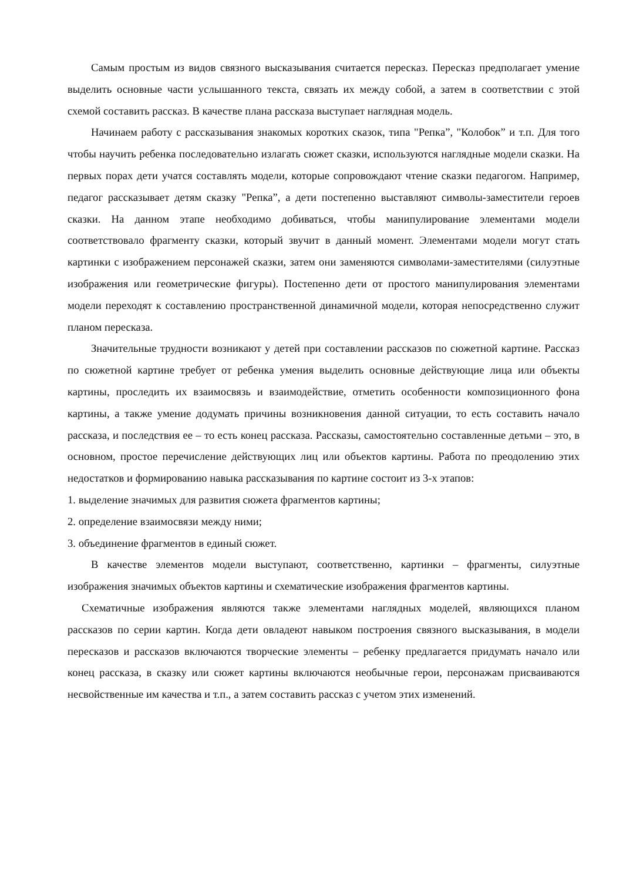Самым простым из видов связного высказывания считается пересказ. Пересказ предполагает умение выделить основные части услышанного текста, связать их между собой, а затем в соответствии с этой схемой составить рассказ. В качестве плана рассказа выступает наглядная модель.
Начинаем работу с рассказывания знакомых коротких сказок, типа "Репка”, "Колобок” и т.п. Для того чтобы научить ребенка последовательно излагать сюжет сказки, используются наглядные модели сказки. На первых порах дети учатся составлять модели, которые сопровождают чтение сказки педагогом. Например, педагог рассказывает детям сказку "Репка”, а дети постепенно выставляют символы-заместители героев сказки. На данном этапе необходимо добиваться, чтобы манипулирование элементами модели соответствовало фрагменту сказки, который звучит в данный момент. Элементами модели могут стать картинки с изображением персонажей сказки, затем они заменяются символами-заместителями (силуэтные изображения или геометрические фигуры). Постепенно дети от простого манипулирования элементами модели переходят к составлению пространственной динамичной модели, которая непосредственно служит планом пересказа.
Значительные трудности возникают у детей при составлении рассказов по сюжетной картине. Рассказ по сюжетной картине требует от ребенка умения выделить основные действующие лица или объекты картины, проследить их взаимосвязь и взаимодействие, отметить особенности композиционного фона картины, а также умение додумать причины возникновения данной ситуации, то есть составить начало рассказа, и последствия ее – то есть конец рассказа. Рассказы, самостоятельно составленные детьми – это, в основном, простое перечисление действующих лиц или объектов картины. Работа по преодолению этих недостатков и формированию навыка рассказывания по картине состоит из 3-х этапов:
1. выделение значимых для развития сюжета фрагментов картины;
2. определение взаимосвязи между ними;
3. объединение фрагментов в единый сюжет.
В качестве элементов модели выступают, соответственно, картинки – фрагменты, силуэтные изображения значимых объектов картины и схематические изображения фрагментов картины.
Схематичные изображения являются также элементами наглядных моделей, являющихся планом рассказов по серии картин. Когда дети овладеют навыком построения связного высказывания, в модели пересказов и рассказов включаются творческие элементы – ребенку предлагается придумать начало или конец рассказа, в сказку или сюжет картины включаются необычные герои, персонажам присваиваются несвойственные им качества и т.п., а затем составить рассказ с учетом этих изменений.